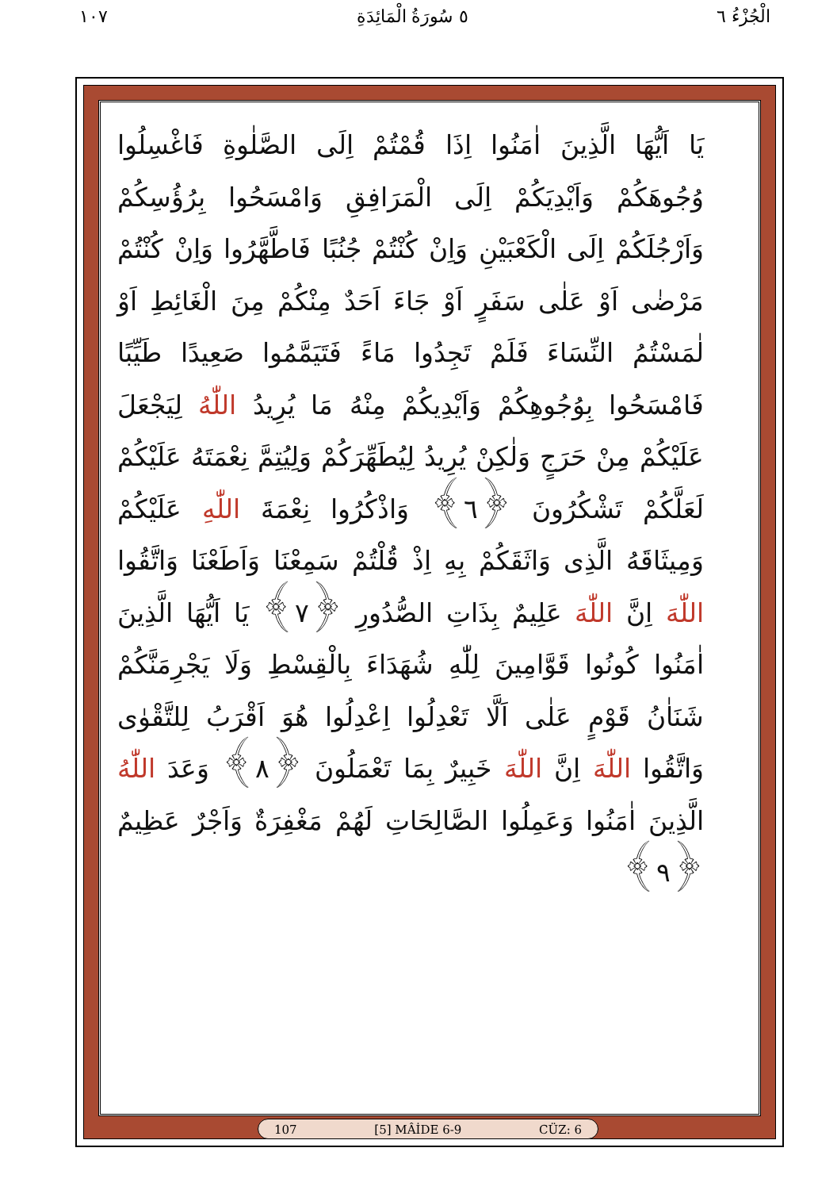١٠٧ ٥ سُورَةُ الْمَائِدَةِ الْجُزْءُ ٦
يَا اَيُّهَا الَّذِينَ اٰمَنُوا اِذَا قُمْتُمْ اِلَى الصَّلٰوةِ فَاغْسِلُوا وُجُوهَكُمْ وَاَيْدِيَكُمْ اِلَى الْمَرَافِقِ وَامْسَحُوا بِرُؤُسِكُمْ وَاَرْجُلَكُمْ اِلَى الْكَعْبَيْنِ وَاِنْ كُنْتُمْ جُنُبًا فَاطَّهَّرُوا وَاِنْ كُنْتُمْ مَرْضٰى اَوْ عَلٰى سَفَرٍ اَوْ جَاءَ اَحَدٌ مِنْكُمْ مِنَ الْغَائِطِ اَوْ لٰمَسْتُمُ النِّسَاءَ فَلَمْ تَجِدُوا مَاءً فَتَيَمَّمُوا صَعِيدًا طَيِّبًا فَامْسَحُوا بِوُجُوهِكُمْ وَاَيْدِيكُمْ مِنْهُ مَا يُرِيدُ اللّٰهُ لِيَجْعَلَ عَلَيْكُمْ مِنْ حَرَجٍ وَلٰكِنْ يُرِيدُ لِيُطَهِّرَكُمْ وَلِيُتِمَّ نِعْمَتَهُ عَلَيْكُمْ لَعَلَّكُمْ تَشْكُرُونَ ﴿٦﴾ وَاذْكُرُوا نِعْمَةَ اللّٰهِ عَلَيْكُمْ وَمِيثَاقَهُ الَّذِى وَاثَقَكُمْ بِهِ اِذْ قُلْتُمْ سَمِعْنَا وَاَطَعْنَا وَاتَّقُوا اللّٰهَ اِنَّ اللّٰهَ عَلِيمٌ بِذَاتِ الصُّدُورِ ﴿٧﴾ يَا اَيُّهَا الَّذِينَ اٰمَنُوا كُونُوا قَوَّامِينَ لِلّٰهِ شُهَدَاءَ بِالْقِسْطِ وَلَا يَجْرِمَنَّكُمْ شَنَاٰنُ قَوْمٍ عَلٰى اَلَّا تَعْدِلُوا اِعْدِلُوا هُوَ اَقْرَبُ لِلتَّقْوٰى وَاتَّقُوا اللّٰهَ اِنَّ اللّٰهَ خَبِيرٌ بِمَا تَعْمَلُونَ ﴿٨﴾ وَعَدَ اللّٰهُ الَّذِينَ اٰمَنُوا وَعَمِلُوا الصَّالِحَاتِ لَهُمْ مَغْفِرَةٌ وَاَجْرٌ عَظِيمٌ ﴿٩﴾
107 [5] MÂİDE 6-9 CÜZ: 6